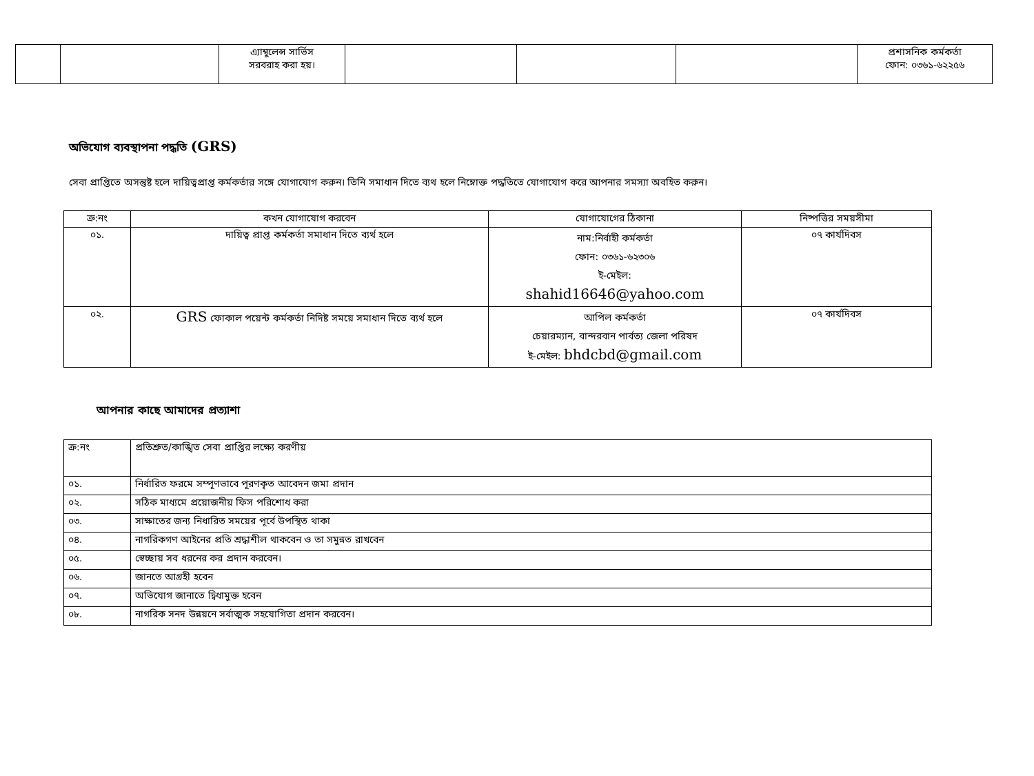| | | এ্যাম্বুলেন্স সার্ভিস সরবরাহ করা হয়। | | | | প্রশাসনিক কর্মকর্তা ফোন: ০৩৬১-৬২২৫৬ |
অভিযোগ ব্যবস্থাপনা পদ্ধতি (GRS)
সেবা প্রাপ্তিতে অসন্তুষ্ট হলে দায়িত্বপ্রাপ্ত কর্মকর্তার সঙ্গে যোগাযোগ করুন। তিনি সমাধান দিতে ব্যথ হলে নিম্নোক্ত পদ্ধতিতে যোগাযোগ করে আপনার সমস্যা অবহিত করুন।
| ক্র:নং | কখন যোগাযোগ করবেন | যোগাযোগের ঠিকানা | নিষ্পত্তির সময়সীমা |
| --- | --- | --- | --- |
| ০১. | দায়িত্ব প্রাপ্ত কর্মকর্তা সমাধান দিতে ব্যর্থ হলে | নাম:নির্বাহী কর্মকর্তা ফোন: ০৩৬১-৬২৩০৬ ই-মেইল: shahid16646@yahoo.com | ০৭ কার্যদিবস |
| ০২. | GRS ফোকাল পয়েন্ট কর্মকর্তা নিদিষ্ট সময়ে সমাধান দিতে ব্যর্থ হলে | আপিল কর্মকর্তা চেয়ারম্যান, বান্দরবান পার্বত্য জেলা পরিষদ ই-মেইল: bhdcbd@gmail.com | ০৭ কার্যদিবস |
আপনার কাছে আমাদের প্রত্যাশা
| ক্র:নং | প্রতিশ্রুত/কাঙ্খিত সেবা প্রাপ্তির লক্ষ্যে করণীয় |
| ০১. | নির্ধারিত ফরমে সম্পূণভাবে পূরণকৃত আবেদন জমা প্রদান |
| ০২. | সঠিক মাধ্যমে প্রয়োজনীয় ফিস পরিশোধ করা |
| ০৩. | সাক্ষাতের জন্য নিধারিত সময়ের পূর্বে উপস্থিত থাকা |
| ০৪. | নাগরিকগণ আইনের প্রতি শ্রদ্ধাশীল থাকবেন ও তা সমুন্নত রাখবেন |
| ০৫. | স্বেচ্ছায় সব ধরনের কর প্রদান করবেন। |
| ০৬. | জানতে আগ্রহী হবেন |
| ০৭. | অভিযোগ জানাতে দ্বিধামুক্ত হবেন |
| ০৮. | নাগরিক সনদ উন্নয়নে সর্বাত্মক সহযোগিতা প্রদান করবেন। |